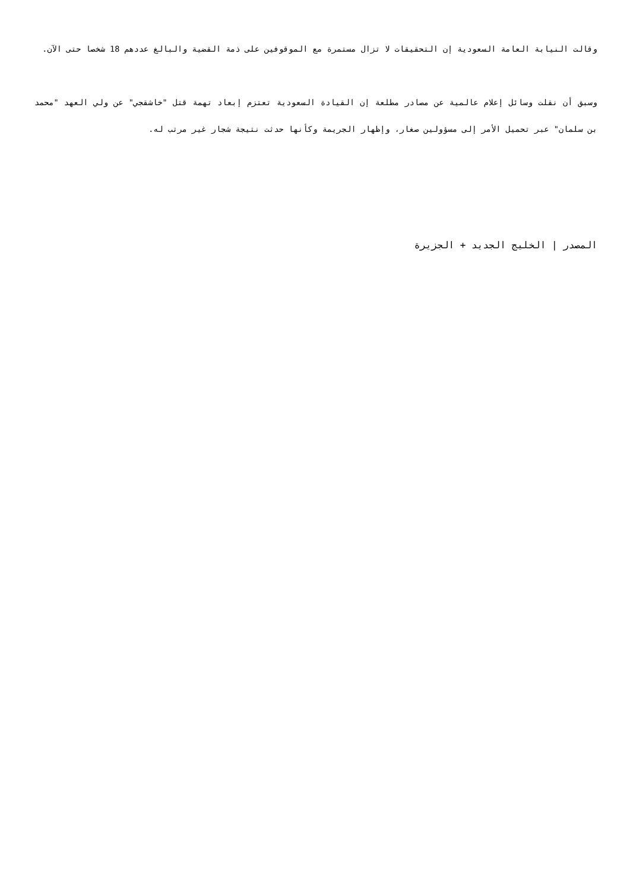وقالت النيابة العامة السعودية إن التحقيقات لا تزال مستمرة مع الموقوفين على ذمة القضية والبالغ عددهم 18 شخصا حتى الآن.
وسبق أن نقلت وسائل إعلام عالمية عن مصادر مطلعة إن القيادة السعودية تعتزم إبعاد تهمة قتل "خاشقجي" عن ولي العهد "محمد بن سلمان" عبر تحميل الأمر إلى مسؤولين صغار، وإظهار الجريمة وكأنها حدثت نتيجة شجار غير مرتب له.
المصدر | الخليج الجديد + الجزيرة